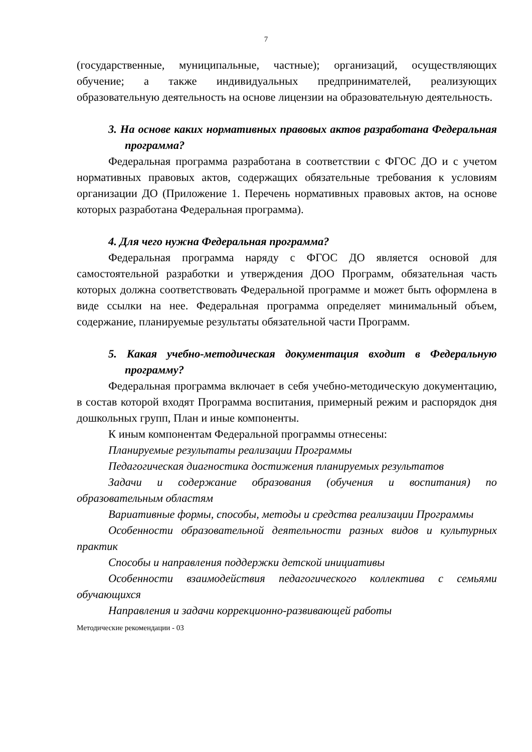7
(государственные, муниципальные, частные); организаций, осуществляющих обучение; а также индивидуальных предпринимателей, реализующих образовательную деятельность на основе лицензии на образовательную деятельность.
3. На основе каких нормативных правовых актов разработана Федеральная программа?
Федеральная программа разработана в соответствии с ФГОС ДО и с учетом нормативных правовых актов, содержащих обязательные требования к условиям организации ДО (Приложение 1. Перечень нормативных правовых актов, на основе которых разработана Федеральная программа).
4. Для чего нужна Федеральная программа?
Федеральная программа наряду с ФГОС ДО является основой для самостоятельной разработки и утверждения ДОО Программ, обязательная часть которых должна соответствовать Федеральной программе и может быть оформлена в виде ссылки на нее. Федеральная программа определяет минимальный объем, содержание, планируемые результаты обязательной части Программ.
5. Какая учебно-методическая документация входит в Федеральную программу?
Федеральная программа включает в себя учебно-методическую документацию, в состав которой входят Программа воспитания, примерный режим и распорядок дня дошкольных групп, План и иные компоненты.
К иным компонентам Федеральной программы отнесены:
Планируемые результаты реализации Программы
Педагогическая диагностика достижения планируемых результатов
Задачи и содержание образования (обучения и воспитания) по образовательным областям
Вариативные формы, способы, методы и средства реализации Программы
Особенности образовательной деятельности разных видов и культурных практик
Способы и направления поддержки детской инициативы
Особенности взаимодействия педагогического коллектива с семьями обучающихся
Направления и задачи коррекционно-развивающей работы
Методические рекомендации - 03